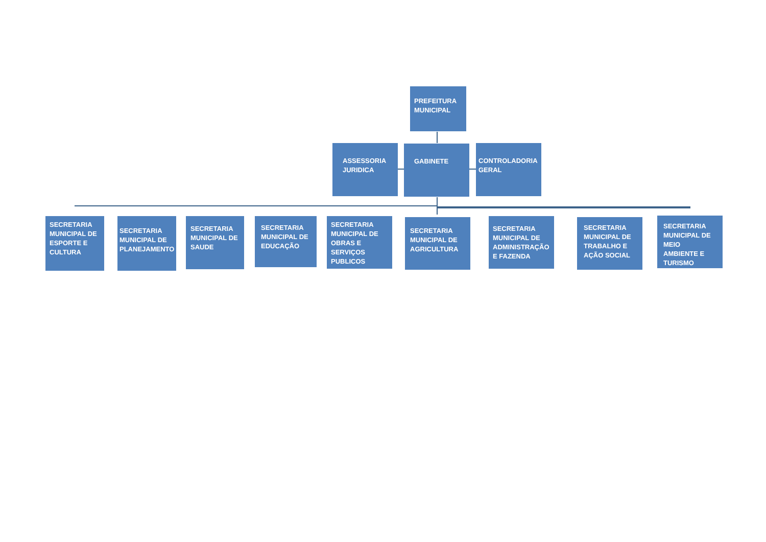PREFEITURA MUNICIPAL
ASSESSORIA JURIDICA
GABINETE
CONTROLADORIA GERAL
SECRETARIA MUNICIPAL DE ESPORTE E CULTURA
SECRETARIA MUNICIPAL DE PLANEJAMENTO
SECRETARIA MUNICIPAL DE SAUDE
SECRETARIA MUNICIPAL DE EDUCAÇÃO
SECRETARIA MUNICIPAL DE OBRAS E SERVIÇOS PUBLICOS
SECRETARIA MUNICIPAL DE AGRICULTURA
SECRETARIA MUNICIPAL DE ADMINISTRAÇÃO E FAZENDA
SECRETARIA MUNICIPAL DE TRABALHO E AÇÃO SOCIAL
SECRETARIA MUNICIPAL DE MEIO AMBIENTE E TURISMO